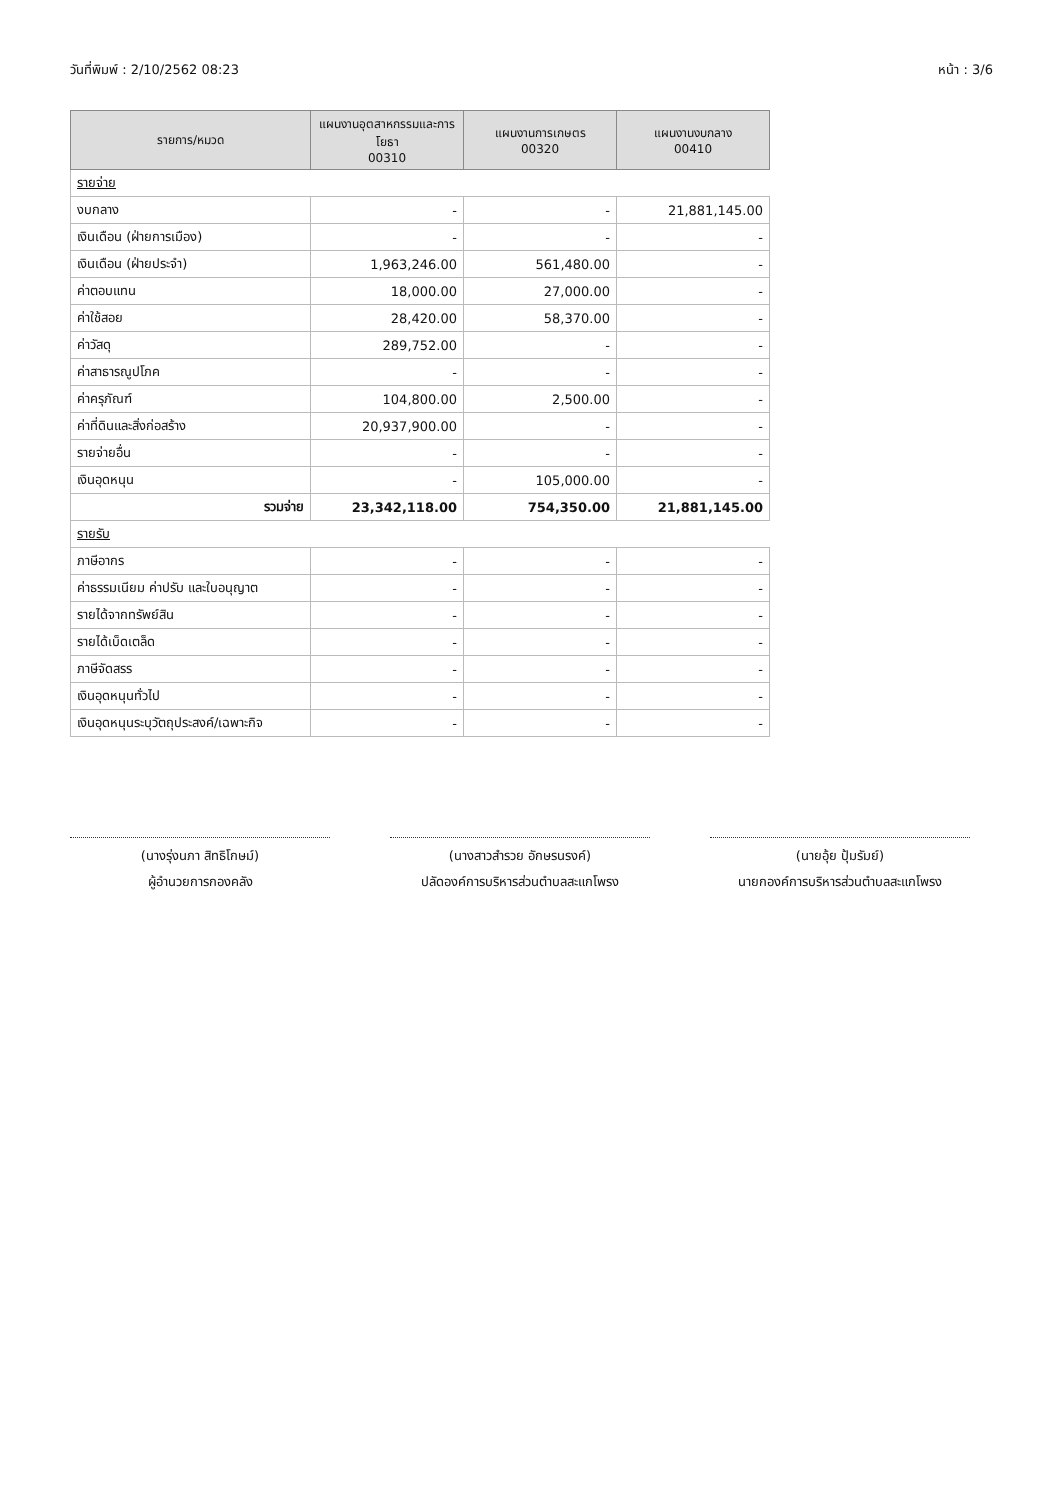วันที่พิมพ์ : 2/10/2562 08:23 หน้า : 3/6
| รายการ/หมวด | แผนงานอุตสาหกรรมและการโยธา 00310 | แผนงานการเกษตร 00320 | แผนงานงบกลาง 00410 |
| --- | --- | --- | --- |
| รายจ่าย | | | |
| งบกลาง | - | - | 21,881,145.00 |
| เงินเดือน (ฝ่ายการเมือง) | - | - | - |
| เงินเดือน (ฝ่ายประจำ) | 1,963,246.00 | 561,480.00 | - |
| ค่าตอบแทน | 18,000.00 | 27,000.00 | - |
| ค่าใช้สอย | 28,420.00 | 58,370.00 | - |
| ค่าวัสดุ | 289,752.00 | - | - |
| ค่าสาธารณูปโภค | - | - | - |
| ค่าครุภัณฑ์ | 104,800.00 | 2,500.00 | - |
| ค่าที่ดินและสิ่งก่อสร้าง | 20,937,900.00 | - | - |
| รายจ่ายอื่น | - | - | - |
| เงินอุดหนุน | - | 105,000.00 | - |
| รวมจ่าย | 23,342,118.00 | 754,350.00 | 21,881,145.00 |
| รายรับ | | | |
| ภาษีอากร | - | - | - |
| ค่าธรรมเนียม ค่าปรับ และใบอนุญาต | - | - | - |
| รายได้จากทรัพย์สิน | - | - | - |
| รายได้เบ็ดเตล็ด | - | - | - |
| ภาษีจัดสรร | - | - | - |
| เงินอุดหนุนทั่วไป | - | - | - |
| เงินอุดหนุนระบุวัตถุประสงค์/เฉพาะกิจ | - | - | - |
(นางรุ่งนภา สิทธิโกษม์)
ผู้อำนวยการกองคลัง
(นางสาวสำรวย อักษรนรงค์)
ปลัดองค์การบริหารส่วนตำบลสะแกโพรง
(นายอุ้ย ปุ้มรัมย์)
นายกองค์การบริหารส่วนตำบลสะแกโพรง